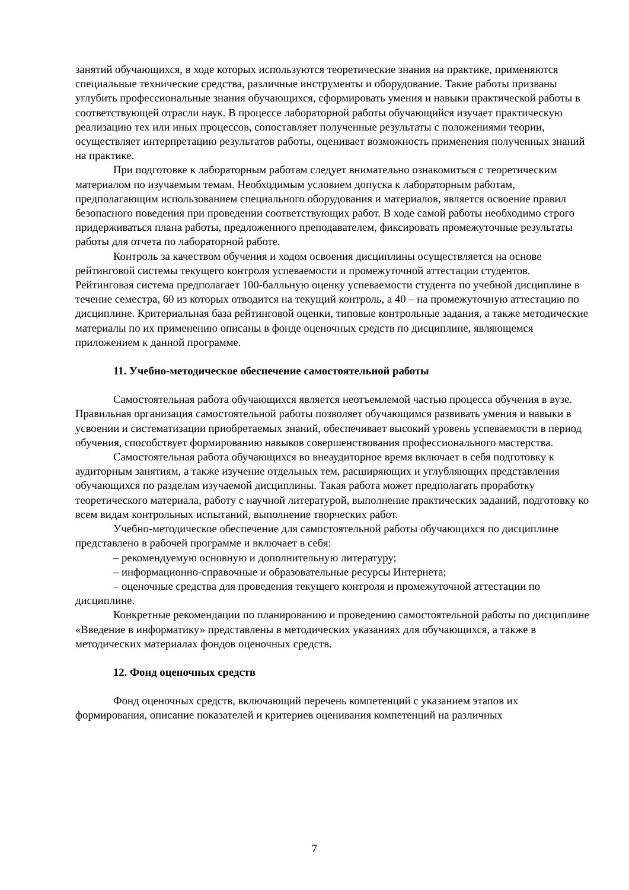занятий обучающихся, в ходе которых используются теоретические знания на практике, применяются специальные технические средства, различные инструменты и оборудование. Такие работы призваны углубить профессиональные знания обучающихся, сформировать умения и навыки практической работы в соответствующей отрасли наук. В процессе лабораторной работы обучающийся изучает практическую реализацию тех или иных процессов, сопоставляет полученные результаты с положениями теории, осуществляет интерпретацию результатов работы, оценивает возможность применения полученных знаний на практике.
При подготовке к лабораторным работам следует внимательно ознакомиться с теоретическим материалом по изучаемым темам. Необходимым условием допуска к лабораторным работам, предполагающим использованием специального оборудования и материалов, является освоение правил безопасного поведения при проведении соответствующих работ. В ходе самой работы необходимо строго придерживаться плана работы, предложенного преподавателем, фиксировать промежуточные результаты работы для отчета по лабораторной работе.
Контроль за качеством обучения и ходом освоения дисциплины осуществляется на основе рейтинговой системы текущего контроля успеваемости и промежуточной аттестации студентов. Рейтинговая система предполагает 100-балльную оценку успеваемости студента по учебной дисциплине в течение семестра, 60 из которых отводится на текущий контроль, а 40 – на промежуточную аттестацию по дисциплине. Критериальная база рейтинговой оценки, типовые контрольные задания, а также методические материалы по их применению описаны в фонде оценочных средств по дисциплине, являющемся приложением к данной программе.
11. Учебно-методическое обеспечение самостоятельной работы
Самостоятельная работа обучающихся является неотъемлемой частью процесса обучения в вузе. Правильная организация самостоятельной работы позволяет обучающимся развивать умения и навыки в усвоении и систематизации приобретаемых знаний, обеспечивает высокий уровень успеваемости в период обучения, способствует формированию навыков совершенствования профессионального мастерства.
Самостоятельная работа обучающихся во внеаудиторное время включает в себя подготовку к аудиторным занятиям, а также изучение отдельных тем, расширяющих и углубляющих представления обучающихся по разделам изучаемой дисциплины. Такая работа может предполагать проработку теоретического материала, работу с научной литературой, выполнение практических заданий, подготовку ко всем видам контрольных испытаний, выполнение творческих работ.
Учебно-методическое обеспечение для самостоятельной работы обучающихся по дисциплине представлено в рабочей программе и включает в себя:
– рекомендуемую основную и дополнительную литературу;
– информационно-справочные и образовательные ресурсы Интернета;
– оценочные средства для проведения текущего контроля и промежуточной аттестации по дисциплине.
Конкретные рекомендации по планированию и проведению самостоятельной работы по дисциплине «Введение в информатику» представлены в методических указаниях для обучающихся, а также в методических материалах фондов оценочных средств.
12. Фонд оценочных средств
Фонд оценочных средств, включающий перечень компетенций с указанием этапов их формирования, описание показателей и критериев оценивания компетенций на различных
7